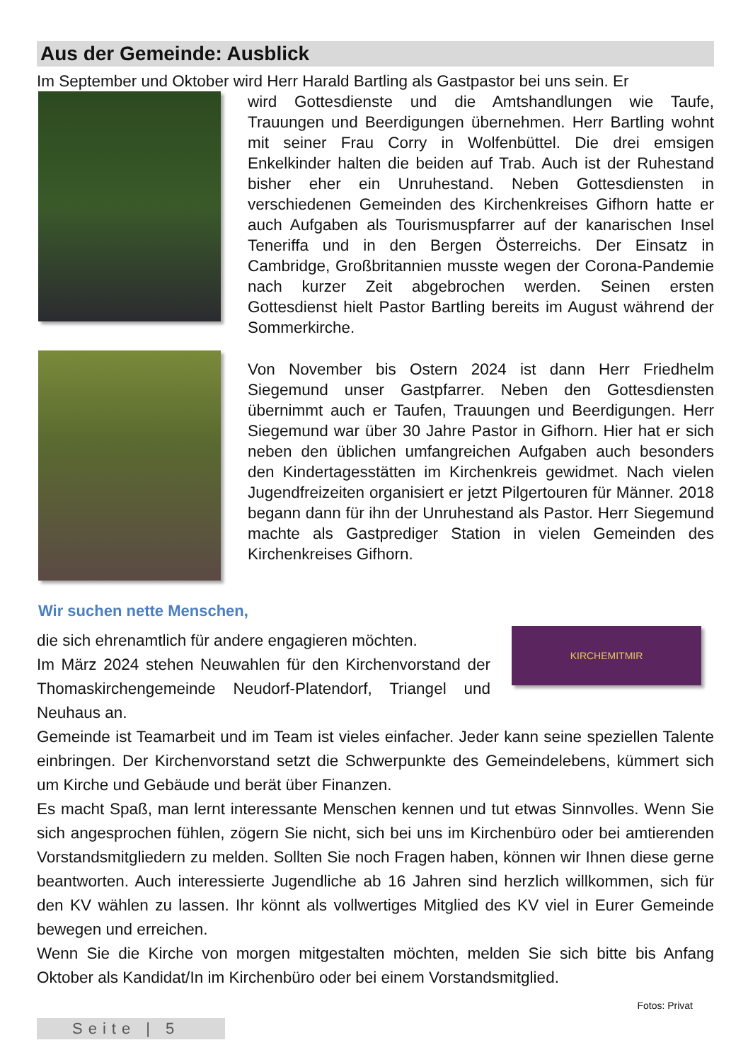Aus der Gemeinde: Ausblick
Im September und Oktober wird Herr Harald Bartling als Gastpastor bei uns sein. Er
wird Gottesdienste und die Amtshandlungen wie Taufe, Trauungen und Beerdigungen übernehmen. Herr Bartling wohnt mit seiner Frau Corry in Wolfenbüttel. Die drei emsigen Enkelkinder halten die beiden auf Trab. Auch ist der Ruhestand bisher eher ein Unruhestand. Neben Gottesdiensten in verschiedenen Gemeinden des Kirchenkreises Gifhorn hatte er auch Aufgaben als Tourismuspfarrer auf der kanarischen Insel Teneriffa und in den Bergen Österreichs. Der Einsatz in Cambridge, Großbritannien musste wegen der Corona-Pandemie nach kurzer Zeit abgebrochen werden. Seinen ersten Gottesdienst hielt Pastor Bartling bereits im August während der Sommerkirche.
Von November bis Ostern 2024 ist dann Herr Friedhelm Siegemund unser Gastpfarrer. Neben den Gottesdiensten übernimmt auch er Taufen, Trauungen und Beerdigungen. Herr Siegemund war über 30 Jahre Pastor in Gifhorn. Hier hat er sich neben den üblichen umfangreichen Aufgaben auch besonders den Kindertagesstätten im Kirchenkreis gewidmet. Nach vielen Jugendfreizeiten organisiert er jetzt Pilgertouren für Männer. 2018 begann dann für ihn der Unruhestand als Pastor. Herr Siegemund machte als Gastprediger Station in vielen Gemeinden des Kirchenkreises Gifhorn.
Wir suchen nette Menschen,
KIRCHEMITMIR
die sich ehrenamtlich für andere engagieren möchten.
Im März 2024 stehen Neuwahlen für den Kirchenvorstand der Thomaskirchengemeinde Neudorf-Platendorf, Triangel und Neuhaus an.
Gemeinde ist Teamarbeit und im Team ist vieles einfacher. Jeder kann seine speziellen Talente einbringen. Der Kirchenvorstand setzt die Schwerpunkte des Gemeindelebens, kümmert sich um Kirche und Gebäude und berät über Finanzen.
Es macht Spaß, man lernt interessante Menschen kennen und tut etwas Sinnvolles. Wenn Sie sich angesprochen fühlen, zögern Sie nicht, sich bei uns im Kirchenbüro oder bei amtierenden Vorstandsmitgliedern zu melden. Sollten Sie noch Fragen haben, können wir Ihnen diese gerne beantworten. Auch interessierte Jugendliche ab 16 Jahren sind herzlich willkommen, sich für den KV wählen zu lassen. Ihr könnt als vollwertiges Mitglied des KV viel in Eurer Gemeinde bewegen und erreichen.
Wenn Sie die Kirche von morgen mitgestalten möchten, melden Sie sich bitte bis Anfang Oktober als Kandidat/In im Kirchenbüro oder bei einem Vorstandsmitglied.
Fotos: Privat
Seite | 5